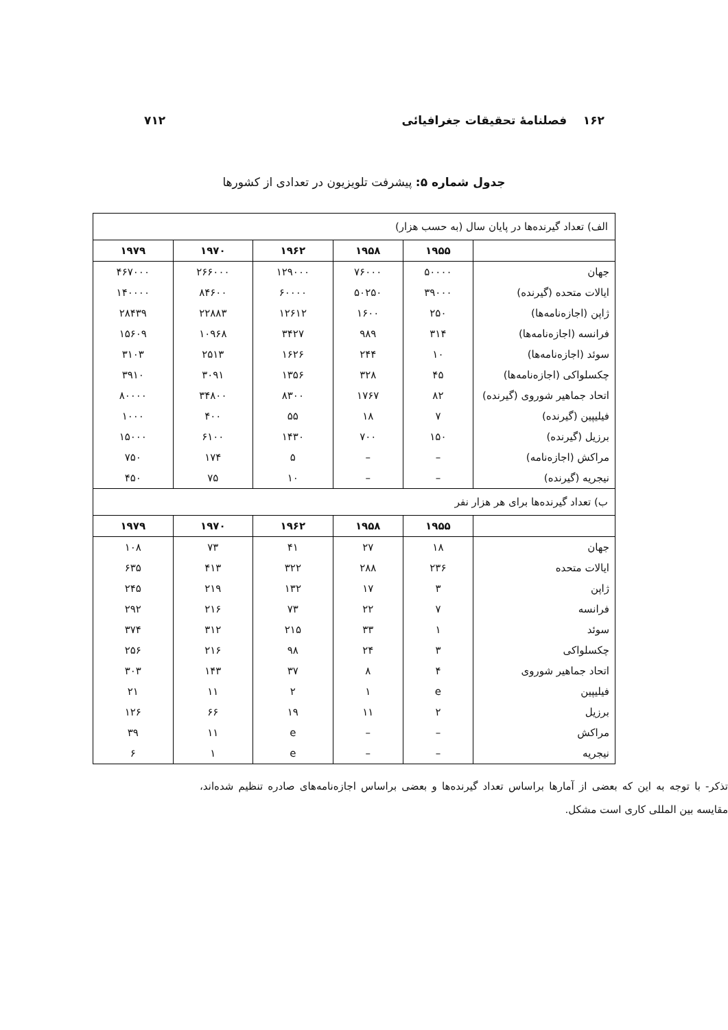۱۶۲ فصلنامهٔ تحقیقات جغرافیائی ۷۱۲
جدول شماره ۵: پیشرفت تلویزیون در تعدادی از کشورها
| الف) تعداد گیرنده‌ها در پایان سال (به حسب هزار) | | | | | |
| | ۱۹۵۵ | ۱۹۵۸ | ۱۹۶۲ | ۱۹۷۰ | ۱۹۷۹ |
| جهان | ۵۰۰۰۰ | ۷۶۰۰۰ | ۱۲۹۰۰۰ | ۲۶۶۰۰۰ | ۴۶۷۰۰۰ |
| ایالات متحده (گیرنده) | ۳۹۰۰۰ | ۵۰۲۵۰ | ۶۰۰۰۰ | ۸۴۶۰۰ | ۱۴۰۰۰۰ |
| ژاپن (اجازه‌نامه‌ها) | ۲۵۰ | ۱۶۰۰ | ۱۲۶۱۲ | ۲۲۸۸۳ | ۲۸۴۳۹ |
| فرانسه (اجازه‌نامه‌ها) | ۳۱۴ | ۹۸۹ | ۳۴۲۷ | ۱۰۹۶۸ | ۱۵۶۰۹ |
| سوئد (اجازه‌نامه‌ها) | ۱۰ | ۲۴۴ | ۱۶۲۶ | ۲۵۱۳ | ۳۱۰۳ |
| چکسلواکی (اجازه‌نامه‌ها) | ۴۵ | ۳۲۸ | ۱۳۵۶ | ۳۰۹۱ | ۳۹۱۰ |
| اتحاد جماهیر شوروی (گیرنده) | ۸۲ | ۱۷۶۷ | ۸۳۰۰ | ۳۴۸۰۰ | ۸۰۰۰۰ |
| فیلیپین (گیرنده) | ۷ | ۱۸ | ۵۵ | ۴۰۰ | ۱۰۰۰ |
| برزیل (گیرنده) | ۱۵۰ | ۷۰۰ | ۱۴۳۰ | ۶۱۰۰ | ۱۵۰۰۰ |
| مراکش (اجازه‌نامه) | – | – | ۵ | ۱۷۴ | ۷۵۰ |
| نیجریه (گیرنده) | – | – | ۱۰ | ۷۵ | ۴۵۰ |
| ب) تعداد گیرنده‌ها برای هر هزار نفر | | | | | |
| | ۱۹۵۵ | ۱۹۵۸ | ۱۹۶۲ | ۱۹۷۰ | ۱۹۷۹ |
| جهان | ۱۸ | ۲۷ | ۴۱ | ۷۳ | ۱۰۸ |
| ایالات متحده | ۲۳۶ | ۲۸۸ | ۳۲۲ | ۴۱۳ | ۶۳۵ |
| ژاپن | ۳ | ۱۷ | ۱۳۲ | ۲۱۹ | ۲۴۵ |
| فرانسه | ۷ | ۲۲ | ۷۳ | ۲۱۶ | ۲۹۲ |
| سوئد | ۱ | ۳۳ | ۲۱۵ | ۳۱۲ | ۳۷۴ |
| چکسلواکی | ۳ | ۲۴ | ۹۸ | ۲۱۶ | ۲۵۶ |
| اتحاد جماهیر شوروی | ۴ | ۸ | ۳۷ | ۱۴۳ | ۳۰۳ |
| فیلیپین | e | ۱ | ۲ | ۱۱ | ۲۱ |
| برزیل | ۲ | ۱۱ | ۱۹ | ۶۶ | ۱۲۶ |
| مراکش | – | – | e | ۱۱ | ۳۹ |
| نیجریه | – | – | e | ۱ | ۶ |
تذکر- با توجه به این که بعضی از آمارها براساس تعداد گیرنده‌ها و بعضی براساس اجازه‌نامه‌های صادره تنظیم شده‌اند، مقایسه بین المللی کاری است مشکل.